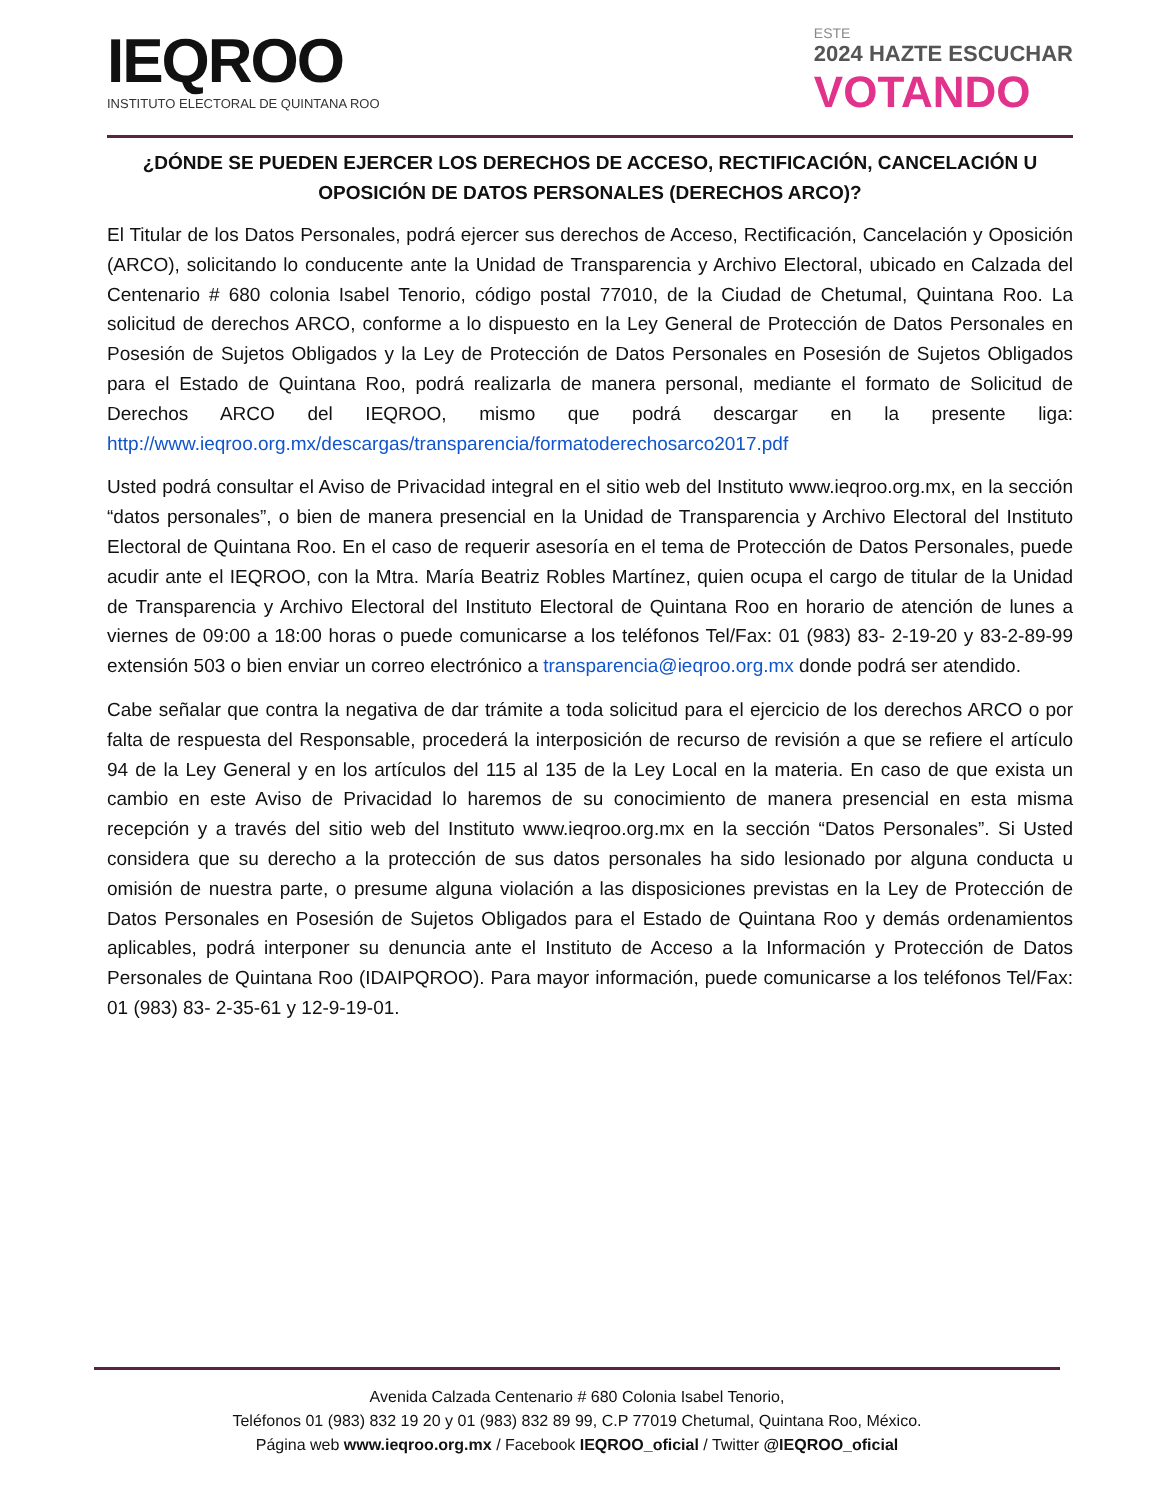IEQROO
INSTITUTO ELECTORAL DE QUINTANA ROO
ESTE
2024 HAZTE ESCUCHAR
VOTANDO
¿DÓNDE SE PUEDEN EJERCER LOS DERECHOS DE ACCESO, RECTIFICACIÓN, CANCELACIÓN U OPOSICIÓN DE DATOS PERSONALES (DERECHOS ARCO)?
El Titular de los Datos Personales, podrá ejercer sus derechos de Acceso, Rectificación, Cancelación y Oposición (ARCO), solicitando lo conducente ante la Unidad de Transparencia y Archivo Electoral, ubicado en Calzada del Centenario # 680 colonia Isabel Tenorio, código postal 77010, de la Ciudad de Chetumal, Quintana Roo. La solicitud de derechos ARCO, conforme a lo dispuesto en la Ley General de Protección de Datos Personales en Posesión de Sujetos Obligados y la Ley de Protección de Datos Personales en Posesión de Sujetos Obligados para el Estado de Quintana Roo, podrá realizarla de manera personal, mediante el formato de Solicitud de Derechos ARCO del IEQROO, mismo que podrá descargar en la presente liga: http://www.ieqroo.org.mx/descargas/transparencia/formatoderechosarco2017.pdf
Usted podrá consultar el Aviso de Privacidad integral en el sitio web del Instituto www.ieqroo.org.mx, en la sección “datos personales”, o bien de manera presencial en la Unidad de Transparencia y Archivo Electoral del Instituto Electoral de Quintana Roo. En el caso de requerir asesoría en el tema de Protección de Datos Personales, puede acudir ante el IEQROO, con la Mtra. María Beatriz Robles Martínez, quien ocupa el cargo de titular de la Unidad de Transparencia y Archivo Electoral del Instituto Electoral de Quintana Roo en horario de atención de lunes a viernes de 09:00 a 18:00 horas o puede comunicarse a los teléfonos Tel/Fax: 01 (983) 83- 2-19-20 y 83-2-89-99 extensión 503 o bien enviar un correo electrónico a transparencia@ieqroo.org.mx donde podrá ser atendido.
Cabe señalar que contra la negativa de dar trámite a toda solicitud para el ejercicio de los derechos ARCO o por falta de respuesta del Responsable, procederá la interposición de recurso de revisión a que se refiere el artículo 94 de la Ley General y en los artículos del 115 al 135 de la Ley Local en la materia. En caso de que exista un cambio en este Aviso de Privacidad lo haremos de su conocimiento de manera presencial en esta misma recepción y a través del sitio web del Instituto www.ieqroo.org.mx en la sección “Datos Personales”. Si Usted considera que su derecho a la protección de sus datos personales ha sido lesionado por alguna conducta u omisión de nuestra parte, o presume alguna violación a las disposiciones previstas en la Ley de Protección de Datos Personales en Posesión de Sujetos Obligados para el Estado de Quintana Roo y demás ordenamientos aplicables, podrá interponer su denuncia ante el Instituto de Acceso a la Información y Protección de Datos Personales de Quintana Roo (IDAIPQROO). Para mayor información, puede comunicarse a los teléfonos Tel/Fax: 01 (983) 83- 2-35-61 y 12-9-19-01.
Avenida Calzada Centenario # 680 Colonia Isabel Tenorio,
Teléfonos 01 (983) 832 19 20 y 01 (983) 832 89 99, C.P 77019 Chetumal, Quintana Roo, México.
Página web www.ieqroo.org.mx / Facebook IEQROO_oficial / Twitter @IEQROO_oficial